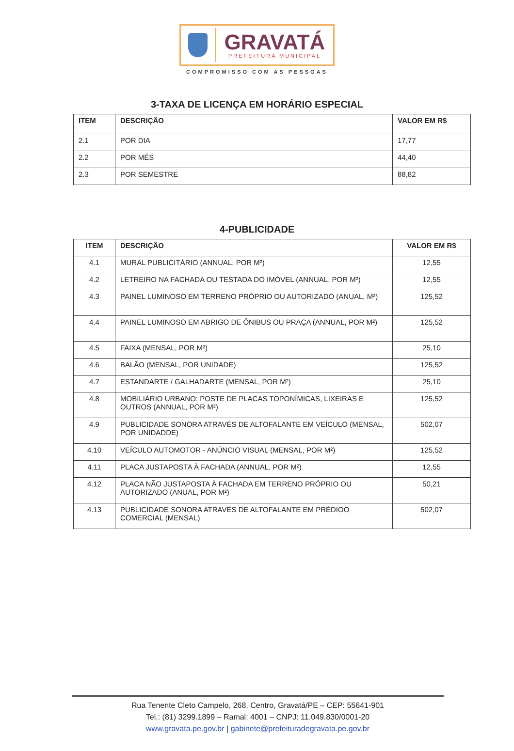GRAVATÁ
PREFEITURA MUNICIPAL
COMPROMISSO COM AS PESSOAS
3-TAXA DE LICENÇA EM HORÁRIO ESPECIAL
| ITEM | DESCRIÇÃO | VALOR EM R$ |
| --- | --- | --- |
| 2.1 | POR DIA | 17,77 |
| 2.2 | POR MÊS | 44,40 |
| 2.3 | POR SEMESTRE | 88,82 |
4-PUBLICIDADE
| ITEM | DESCRIÇÃO | VALOR EM R$ |
| --- | --- | --- |
| 4.1 | MURAL PUBLICITÁRIO (ANNUAL, POR M²) | 12,55 |
| 4.2 | LETREIRO NA FACHADA OU TESTADA DO IMÓVEL (ANNUAL. POR M²) | 12,55 |
| 4.3 | PAINEL LUMINOSO EM TERRENO PRÓPRIO OU AUTORIZADO (ANUAL, M²) | 125,52 |
| 4.4 | PAINEL LUMINOSO EM ABRIGO DE ÔNIBUS OU PRAÇA (ANNUAL, POR M²) | 125,52 |
| 4.5 | FAIXA (MENSAL, POR M²) | 25,10 |
| 4.6 | BALÃO (MENSAL, POR UNIDADE) | 125,52 |
| 4.7 | ESTANDARTE / GALHADARTE (MENSAL, POR M²) | 25,10 |
| 4.8 | MOBILIÁRIO URBANO: POSTE DE PLACAS TOPONÍMICAS, LIXEIRAS E OUTROS (ANNUAL, POR M²) | 125,52 |
| 4.9 | PUBLICIDADE SONORA ATRAVÉS DE ALTOFALANTE EM VEÍCULO (MENSAL, POR UNIDADDE) | 502,07 |
| 4.10 | VEÍCULO AUTOMOTOR - ANÚNCIO VISUAL (MENSAL, POR M²) | 125,52 |
| 4.11 | PLACA JUSTAPOSTA À FACHADA (ANNUAL, POR M²) | 12,55 |
| 4.12 | PLACA NÃO JUSTAPOSTA À FACHADA EM TERRENO PRÓPRIO OU AUTORIZADO (ANUAL, POR M²) | 50,21 |
| 4.13 | PUBLICIDADE SONORA ATRAVÉS DE ALTOFALANTE EM PRÉDIOO COMERCIAL (MENSAL) | 502,07 |
Rua Tenente Cleto Campelo, 268, Centro, Gravatá/PE – CEP: 55641-901
Tel.: (81) 3299.1899 – Ramal: 4001 – CNPJ: 11.049.830/0001-20
www.gravata.pe.gov.br | gabinete@prefeituradegravata.pe.gov.br